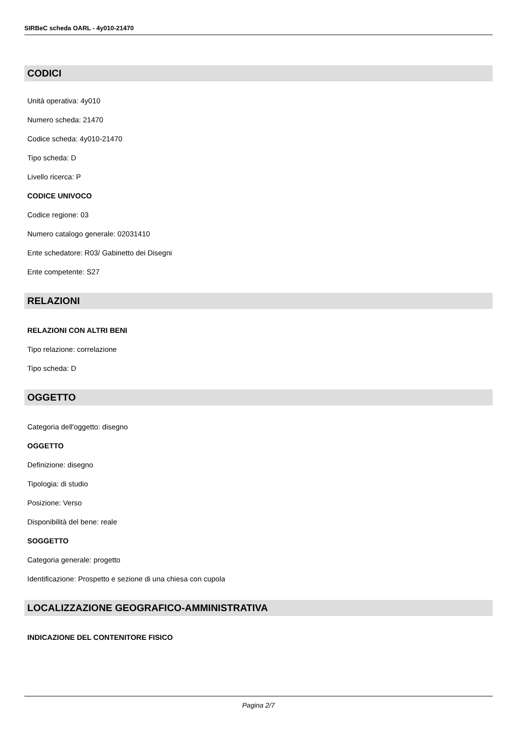SIRBeC scheda OARL - 4y010-21470
CODICI
Unità operativa: 4y010
Numero scheda: 21470
Codice scheda: 4y010-21470
Tipo scheda: D
Livello ricerca: P
CODICE UNIVOCO
Codice regione: 03
Numero catalogo generale: 02031410
Ente schedatore: R03/ Gabinetto dei Disegni
Ente competente: S27
RELAZIONI
RELAZIONI CON ALTRI BENI
Tipo relazione: correlazione
Tipo scheda: D
OGGETTO
Categoria dell'oggetto: disegno
OGGETTO
Definizione: disegno
Tipologia: di studio
Posizione: Verso
Disponibilità del bene: reale
SOGGETTO
Categoria generale: progetto
Identificazione: Prospetto e sezione di una chiesa con cupola
LOCALIZZAZIONE GEOGRAFICO-AMMINISTRATIVA
INDICAZIONE DEL CONTENITORE FISICO
Pagina 2/7